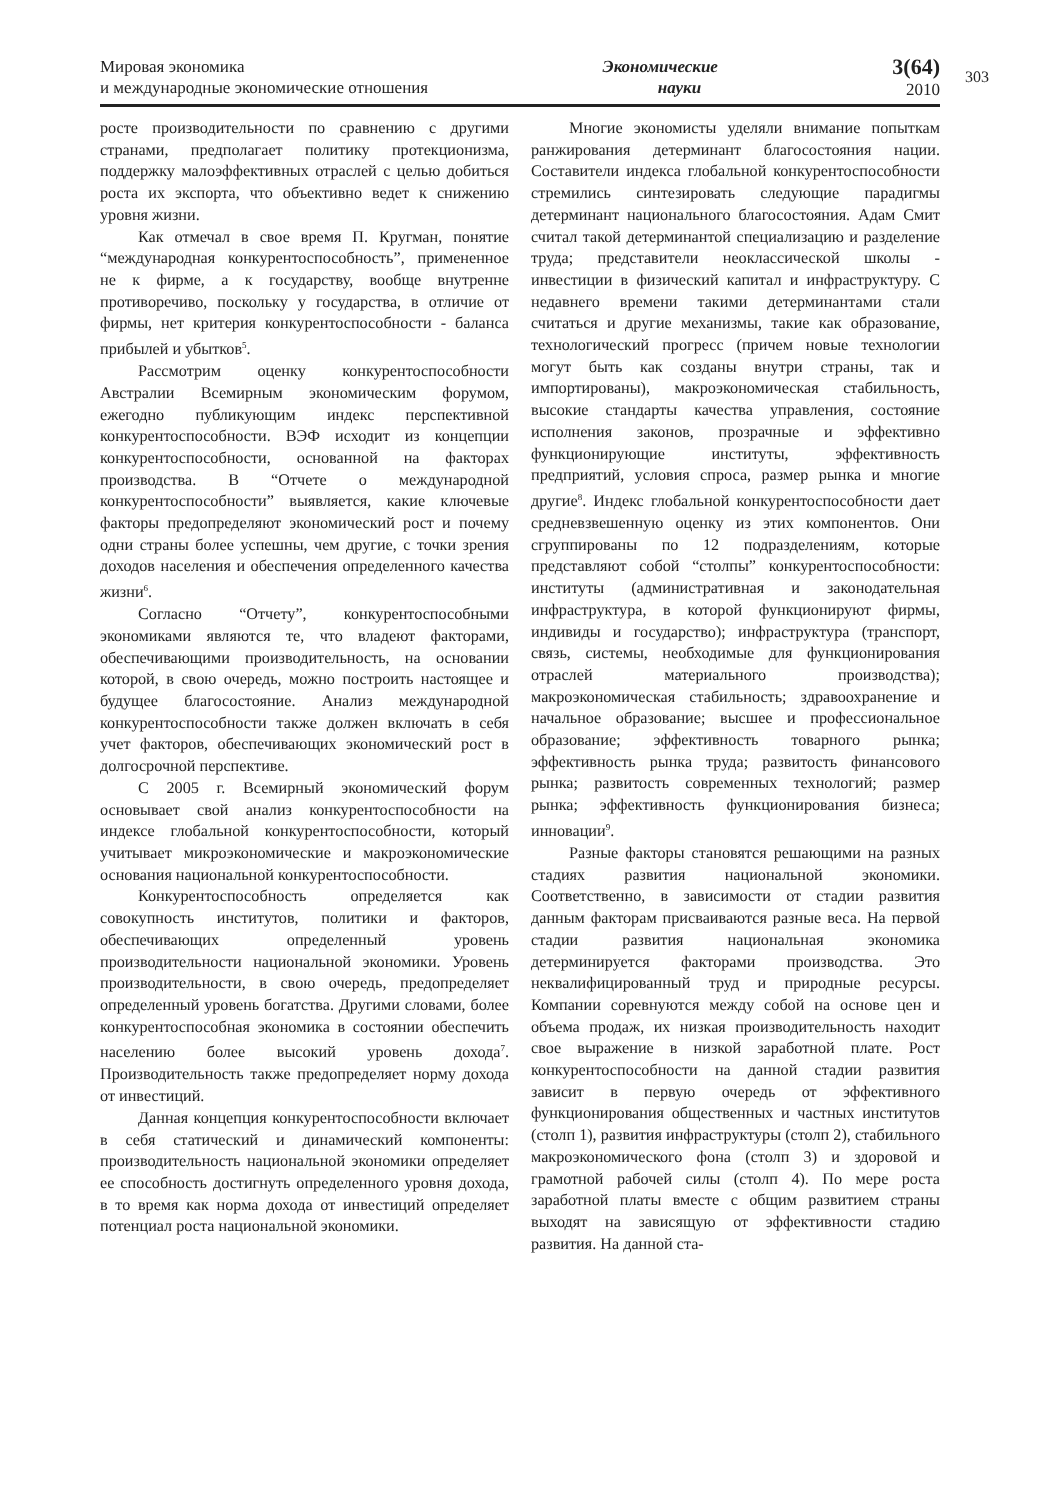Мировая экономика
и международные экономические отношения
Экономические
науки
3(64)
2010
303
росте производительности по сравнению с другими странами, предполагает политику протекционизма, поддержку малоэффективных отраслей с целью добиться роста их экспорта, что объективно ведет к снижению уровня жизни.
Как отмечал в свое время П. Кругман, понятие “международная конкурентоспособность”, примененное не к фирме, а к государству, вообще внутренне противоречиво, поскольку у государства, в отличие от фирмы, нет критерия конкурентоспособности - баланса прибылей и убытков<sup>5</sup>.
Рассмотрим оценку конкурентоспособности Австралии Всемирным экономическим форумом, ежегодно публикующим индекс перспективной конкурентоспособности. ВЭФ исходит из концепции конкурентоспособности, основанной на факторах производства. В “Отчете о международной конкурентоспособности” выявляется, какие ключевые факторы предопределяют экономический рост и почему одни страны более успешны, чем другие, с точки зрения доходов населения и обеспечения определенного качества жизни<sup>6</sup>.
Согласно “Отчету”, конкурентоспособными экономиками являются те, что владеют факторами, обеспечивающими производительность, на основании которой, в свою очередь, можно построить настоящее и будущее благосостояние. Анализ международной конкурентоспособности также должен включать в себя учет факторов, обеспечивающих экономический рост в долгосрочной перспективе.
С 2005 г. Всемирный экономический форум основывает свой анализ конкурентоспособности на индексе глобальной конкурентоспособности, который учитывает микроэкономические и макроэкономические основания национальной конкурентоспособности.
Конкурентоспособность определяется как совокупность институтов, политики и факторов, обеспечивающих определенный уровень производительности национальной экономики. Уровень производительности, в свою очередь, предопределяет определенный уровень богатства. Другими словами, более конкурентоспособная экономика в состоянии обеспечить населению более высокий уровень дохода<sup>7</sup>. Производительность также предопределяет норму дохода от инвестиций.
Данная концепция конкурентоспособности включает в себя статический и динамический компоненты: производительность национальной экономики определяет ее способность достигнуть определенного уровня дохода, в то время как норма дохода от инвестиций определяет потенциал роста национальной экономики.
Многие экономисты уделяли внимание попыткам ранжирования детерминант благосостояния нации. Составители индекса глобальной конкурентоспособности стремились синтезировать следующие парадигмы детерминант национального благосостояния. Адам Смит считал такой детерминантой специализацию и разделение труда; представители неоклассической школы - инвестиции в физический капитал и инфраструктуру. С недавнего времени такими детерминантами стали считаться и другие механизмы, такие как образование, технологический прогресс (причем новые технологии могут быть как созданы внутри страны, так и импортированы), макроэкономическая стабильность, высокие стандарты качества управления, состояние исполнения законов, прозрачные и эффективно функционирующие институты, эффективность предприятий, условия спроса, размер рынка и многие другие<sup>8</sup>. Индекс глобальной конкурентоспособности дает средневзвешенную оценку из этих компонентов. Они сгруппированы по 12 подразделениям, которые представляют собой “столпы” конкурентоспособности: институты (административная и законодательная инфраструктура, в которой функционируют фирмы, индивиды и государство); инфраструктура (транспорт, связь, системы, необходимые для функционирования отраслей материального производства); макроэкономическая стабильность; здравоохранение и начальное образование; высшее и профессиональное образование; эффективность товарного рынка; эффективность рынка труда; развитость финансового рынка; развитость современных технологий; размер рынка; эффективность функционирования бизнеса; инновации<sup>9</sup>.
Разные факторы становятся решающими на разных стадиях развития национальной экономики. Соответственно, в зависимости от стадии развития данным факторам присваиваются разные веса. На первой стадии развития национальная экономика детерминируется факторами производства. Это неквалифицированный труд и природные ресурсы. Компании соревнуются между собой на основе цен и объема продаж, их низкая производительность находит свое выражение в низкой заработной плате. Рост конкурентоспособности на данной стадии развития зависит в первую очередь от эффективного функционирования общественных и частных институтов (столп 1), развития инфраструктуры (столп 2), стабильного макроэкономического фона (столп 3) и здоровой и грамотной рабочей силы (столп 4). По мере роста заработной платы вместе с общим развитием страны выходят на зависящую от эффективности стадию развития. На данной ста-